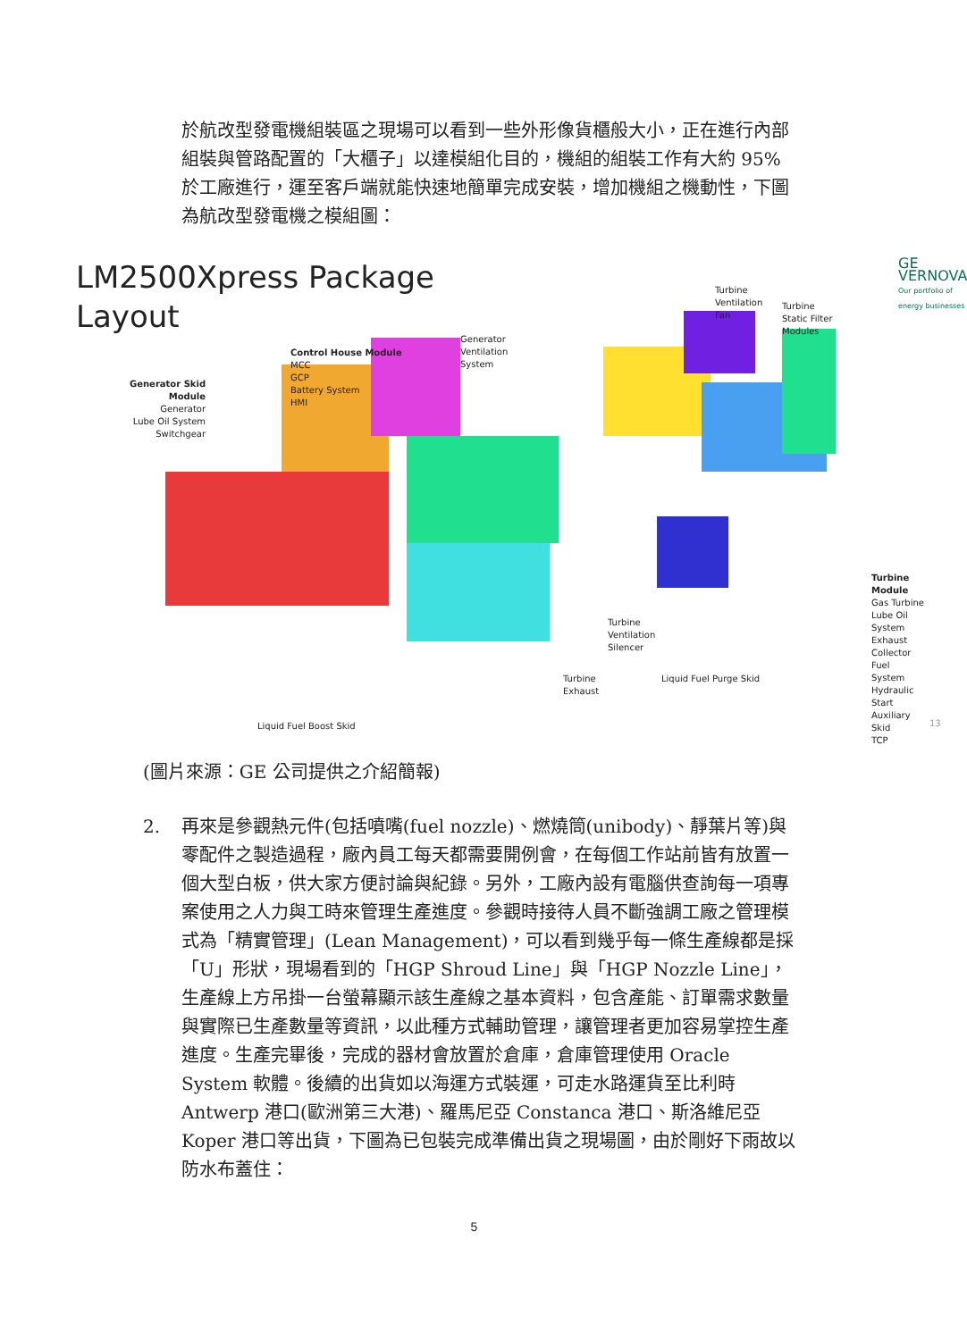於航改型發電機組裝區之現場可以看到一些外形像貨櫃般大小，正在進行內部組裝與管路配置的「大櫃子」以達模組化目的，機組的組裝工作有大約 95%於工廠進行，運至客戶端就能快速地簡單完成安裝，增加機組之機動性，下圖為航改型發電機之模組圖：
LM2500Xpress Package
Layout
GE VERNOVA
Our portfolio of energy businesses
Generator Skid
Module
Generator
Lube Oil System
Switchgear
Control House Module
MCC
GCP
Battery System
HMI
Generator
Ventilation
System
Turbine
Ventilation
Fan
Turbine
Static Filter
Modules
Turbine Module
Gas Turbine
Lube Oil System
Exhaust Collector
Fuel System
Hydraulic Start
Auxiliary Skid
TCP
Turbine
Ventilation
Silencer
Turbine
Exhaust
Liquid Fuel Purge Skid
Liquid Fuel Boost Skid 13
(圖片來源：GE 公司提供之介紹簡報)
2. 再來是參觀熱元件(包括噴嘴(fuel nozzle)、燃燒筒(unibody)、靜葉片等)與零配件之製造過程，廠內員工每天都需要開例會，在每個工作站前皆有放置一個大型白板，供大家方便討論與紀錄。另外，工廠內設有電腦供查詢每一項專案使用之人力與工時來管理生產進度。參觀時接待人員不斷強調工廠之管理模式為「精實管理」(Lean Management)，可以看到幾乎每一條生產線都是採「U」形狀，現場看到的「HGP Shroud Line」與「HGP Nozzle Line」，生產線上方吊掛一台螢幕顯示該生產線之基本資料，包含產能、訂單需求數量與實際已生產數量等資訊，以此種方式輔助管理，讓管理者更加容易掌控生產進度。生產完畢後，完成的器材會放置於倉庫，倉庫管理使用 Oracle System 軟體。後續的出貨如以海運方式裝運，可走水路運貨至比利時 Antwerp 港口(歐洲第三大港)、羅馬尼亞 Constanca 港口、斯洛維尼亞 Koper 港口等出貨，下圖為已包裝完成準備出貨之現場圖，由於剛好下雨故以防水布蓋住：
5